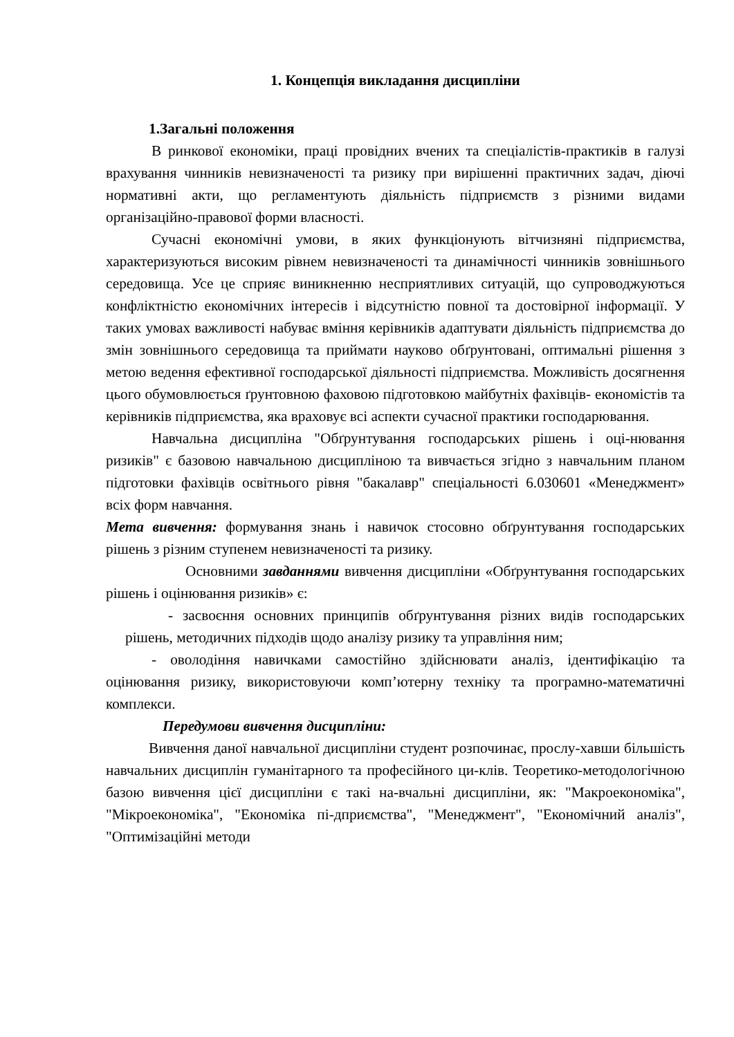1. Концепція викладання дисципліни
1.Загальні положення
В ринкової економіки, праці провідних вчених та спеціалістів-практиків в галузі врахування чинників невизначеності та ризику при вирішенні практичних задач, діючі нормативні акти, що регламентують діяльність підприємств з різними видами організаційно-правової форми власності.
Сучасні економічні умови, в яких функціонують вітчизняні підприємства, характеризуються високим рівнем невизначеності та динамічності чинників зовнішнього середовища. Усе це сприяє виникненню несприятливих ситуацій, що супроводжуються конфліктністю економічних інтересів і відсутністю повної та достовірної інформації. У таких умовах важливості набуває вміння керівників адаптувати діяльність підприємства до змін зовнішнього середовища та приймати науково обґрунтовані, оптимальні рішення з метою ведення ефективної господарської діяльності підприємства. Можливість досягнення цього обумовлюється ґрунтовною фаховою підготовкою майбутніх фахівців- економістів та керівників підприємства, яка враховує всі аспекти сучасної практики господарювання.
Навчальна дисципліна "Обґрунтування господарських рішень і оці-нювання ризиків" є базовою навчальною дисципліною та вивчається згідно з навчальним планом підготовки фахівців освітнього рівня "бакалавр" спеціальності 6.030601 «Менеджмент» всіх форм навчання.
Мета вивчення: формування знань і навичок стосовно обґрунтування господарських рішень з різним ступенем невизначеності та ризику.
Основними завданнями вивчення дисципліни «Обґрунтування господарських рішень і оцінювання ризиків» є:
- засвоєння основних принципів обґрунтування різних видів господарських рішень, методичних підходів щодо аналізу ризику та управління ним;
- оволодіння навичками самостійно здійснювати аналіз, ідентифікацію та оцінювання ризику, використовуючи комп’ютерну техніку та програмно-математичні комплекси.
Передумови вивчення дисципліни:
Вивчення даної навчальної дисципліни студент розпочинає, прослу-хавши більшість навчальних дисциплін гуманітарного та професійного ци-клів. Теоретико-методологічною базою вивчення цієї дисципліни є такі на-вчальні дисципліни, як: "Макроекономіка", "Мікроекономіка", "Економіка пі-дприємства", "Менеджмент", "Економічний аналіз", "Оптимізаційні методи